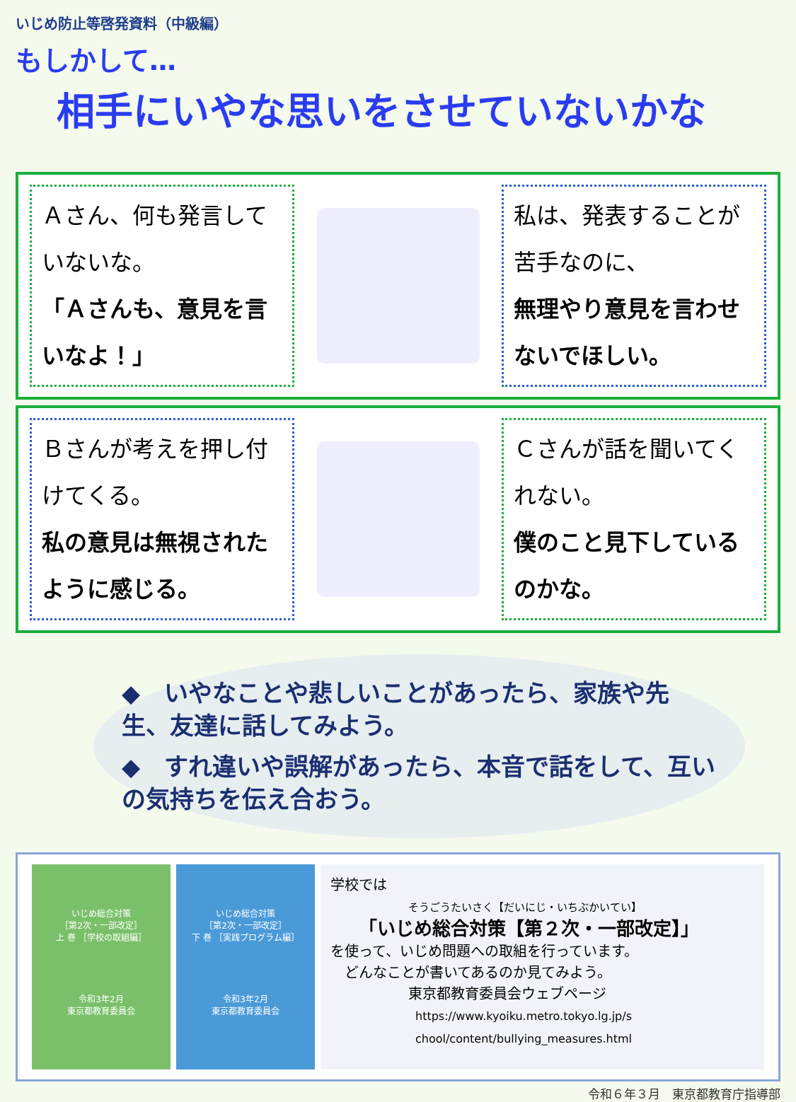いじめ防止等啓発資料（中級編）
もしかして…
相手にいやな思いをさせていないかな
Ａさん、何も発言していないな。
「Ａさんも、意見を言いなよ！」
私は、発表することが苦手なのに、
無理やり意見を言わせないでほしい。
Ｂさんが考えを押し付けてくる。
私の意見は無視されたように感じる。
Ｃさんが話を聞いてくれない。
僕のこと見下しているのかな。
◆　いやなことや悲しいことがあったら、家族や先生、友達に話してみよう。
◆　すれ違いや誤解があったら、本音で話をして、互いの気持ちを伝え合おう。
いじめ総合対策
［第2次・一部改定］
上 巻 ［学校の取組編］
令和3年2月
東京都教育委員会
いじめ総合対策
［第2次・一部改定］
下 巻 ［実践プログラム編］
令和3年2月
東京都教育委員会
学校では
そうごうたいさく【だいにじ・いちぶかいてい】
「いじめ総合対策【第２次・一部改定】」
を使って、いじめ問題への取組を行っています。
　どんなことが書いてあるのか見てみよう。
東京都教育委員会ウェブページ
https://www.kyoiku.metro.tokyo.lg.jp/s
chool/content/bullying_measures.html
令和６年３月　東京都教育庁指導部